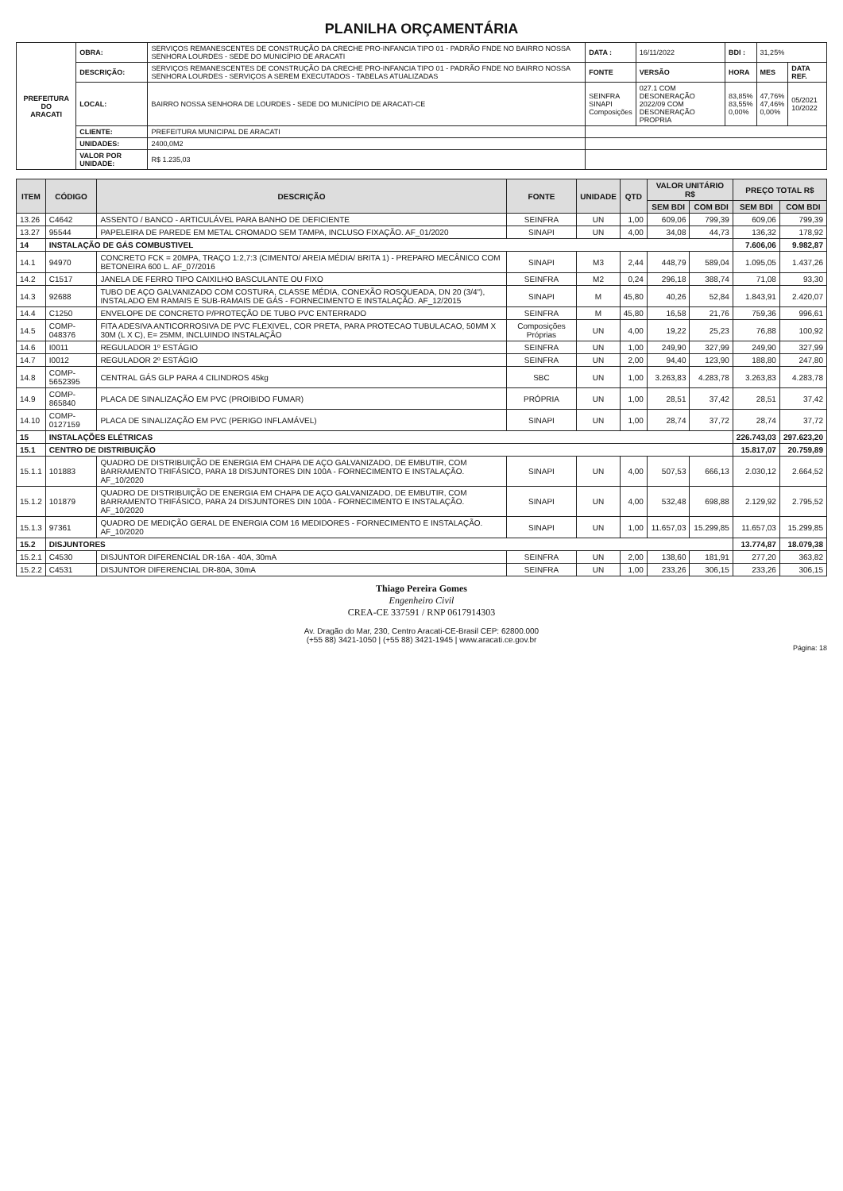PLANILHA ORÇAMENTÁRIA
| PREFEITURA DO ARACATI | OBRA: | SERVIÇOS REMANESCENTES DE CONSTRUÇÃO DA CRECHE PRO-INFANCIA TIPO 01 - PADRÃO FNDE NO BAIRRO NOSSA SENHORA LOURDES - SEDE DO MUNICÍPIO DE ARACATI | DATA : | 16/11/2022 | BDI : | 31,25% | |
| | DESCRIÇÃO: | SERVIÇOS REMANESCENTES DE CONSTRUÇÃO DA CRECHE PRO-INFANCIA TIPO 01 - PADRÃO FNDE NO BAIRRO NOSSA SENHORA LOURDES - SERVIÇOS A SEREM EXECUTADOS - TABELAS ATUALIZADAS | FONTE | VERSÃO | HORA | MES | DATA REF. |
| | LOCAL: | BAIRRO NOSSA SENHORA DE LOURDES - SEDE DO MUNICÍPIO DE ARACATI-CE | SEINFRA SINAPI Composições | 027.1 COM DESONERAÇÃO 2022/09 COM DESONERAÇÃO PROPRIA | 83,85% 83,55% 0,00% | 47,76% 47,46% 0,00% | 05/2021 10/2022 |
| | CLIENTE: | PREFEITURA MUNICIPAL DE ARACATI | | | | | |
| | UNIDADES: | 2400,0M2 | | | | | |
| | VALOR POR UNIDADE: | R$ 1.235,03 | | | | | |
| ITEM | CÓDIGO | DESCRIÇÃO | FONTE | UNIDADE | QTD | VALOR UNITÁRIO R$ | | PREÇO TOTAL R$ | |
| --- | --- | --- | --- | --- | --- | --- | --- | --- | --- |
| | | | | | | SEM BDI | COM BDI | SEM BDI | COM BDI |
| 13.26 | C4642 | ASSENTO / BANCO - ARTICULÁVEL PARA BANHO DE DEFICIENTE | SEINFRA | UN | 1,00 | 609,06 | 799,39 | 609,06 | 799,39 |
| 13.27 | 95544 | PAPELEIRA DE PAREDE EM METAL CROMADO SEM TAMPA, INCLUSO FIXAÇÃO. AF_01/2020 | SINAPI | UN | 4,00 | 34,08 | 44,73 | 136,32 | 178,92 |
| 14 | INSTALAÇÃO DE GÁS COMBUSTIVEL | | | | | | | 7.606,06 | 9.982,87 |
| 14.1 | 94970 | CONCRETO FCK = 20MPA, TRAÇO 1:2,7:3 (CIMENTO/ AREIA MÉDIA/ BRITA 1) - PREPARO MECÂNICO COM BETONEIRA 600 L. AF_07/2016 | SINAPI | M3 | 2,44 | 448,79 | 589,04 | 1.095,05 | 1.437,26 |
| 14.2 | C1517 | JANELA DE FERRO TIPO CAIXILHO BASCULANTE OU FIXO | SEINFRA | M2 | 0,24 | 296,18 | 388,74 | 71,08 | 93,30 |
| 14.3 | 92688 | TUBO DE AÇO GALVANIZADO COM COSTURA, CLASSE MÉDIA, CONEXÃO ROSQUEADA, DN 20 (3/4"), INSTALADO EM RAMAIS E SUB-RAMAIS DE GÁS - FORNECIMENTO E INSTALAÇÃO. AF_12/2015 | SINAPI | M | 45,80 | 40,26 | 52,84 | 1.843,91 | 2.420,07 |
| 14.4 | C1250 | ENVELOPE DE CONCRETO P/PROTEÇÃO DE TUBO PVC ENTERRADO | SEINFRA | M | 45,80 | 16,58 | 21,76 | 759,36 | 996,61 |
| 14.5 | COMP-048376 | FITA ADESIVA ANTICORROSIVA DE PVC FLEXIVEL, COR PRETA, PARA PROTECAO TUBULACAO, 50MM X 30M (L X C), E= 25MM, INCLUINDO INSTALAÇÃO | Composições Próprias | UN | 4,00 | 19,22 | 25,23 | 76,88 | 100,92 |
| 14.6 | I0011 | REGULADOR 1º ESTÁGIO | SEINFRA | UN | 1,00 | 249,90 | 327,99 | 249,90 | 327,99 |
| 14.7 | I0012 | REGULADOR 2º ESTÁGIO | SEINFRA | UN | 2,00 | 94,40 | 123,90 | 188,80 | 247,80 |
| 14.8 | COMP-5652395 | CENTRAL GÁS GLP PARA 4 CILINDROS 45kg | SBC | UN | 1,00 | 3.263,83 | 4.283,78 | 3.263,83 | 4.283,78 |
| 14.9 | COMP-865840 | PLACA DE SINALIZAÇÃO EM PVC (PROIBIDO FUMAR) | PRÓPRIA | UN | 1,00 | 28,51 | 37,42 | 28,51 | 37,42 |
| 14.10 | COMP-0127159 | PLACA DE SINALIZAÇÃO EM PVC (PERIGO INFLAMÁVEL) | SINAPI | UN | 1,00 | 28,74 | 37,72 | 28,74 | 37,72 |
| 15 | INSTALAÇÕES ELÉTRICAS | | | | | | | 226.743,03 | 297.623,20 |
| 15.1 | CENTRO DE DISTRIBUIÇÃO | | | | | | | 15.817,07 | 20.759,89 |
| 15.1.1 | 101883 | QUADRO DE DISTRIBUIÇÃO DE ENERGIA EM CHAPA DE AÇO GALVANIZADO, DE EMBUTIR, COM BARRAMENTO TRIFÁSICO, PARA 18 DISJUNTORES DIN 100A - FORNECIMENTO E INSTALAÇÃO. AF_10/2020 | SINAPI | UN | 4,00 | 507,53 | 666,13 | 2.030,12 | 2.664,52 |
| 15.1.2 | 101879 | QUADRO DE DISTRIBUIÇÃO DE ENERGIA EM CHAPA DE AÇO GALVANIZADO, DE EMBUTIR, COM BARRAMENTO TRIFÁSICO, PARA 24 DISJUNTORES DIN 100A - FORNECIMENTO E INSTALAÇÃO. AF_10/2020 | SINAPI | UN | 4,00 | 532,48 | 698,88 | 2.129,92 | 2.795,52 |
| 15.1.3 | 97361 | QUADRO DE MEDIÇÃO GERAL DE ENERGIA COM 16 MEDIDORES - FORNECIMENTO E INSTALAÇÃO. AF_10/2020 | SINAPI | UN | 1,00 | 11.657,03 | 15.299,85 | 11.657,03 | 15.299,85 |
| 15.2 | DISJUNTORES | | | | | | | 13.774,87 | 18.079,38 |
| 15.2.1 | C4530 | DISJUNTOR DIFERENCIAL DR-16A - 40A, 30mA | SEINFRA | UN | 2,00 | 138,60 | 181,91 | 277,20 | 363,82 |
| 15.2.2 | C4531 | DISJUNTOR DIFERENCIAL DR-80A, 30mA | SEINFRA | UN | 1,00 | 233,26 | 306,15 | 233,26 | 306,15 |
Thiago Pereira Gomes
Engenheiro Civil
CREA-CE 337591 / RNP 0617914303
Av. Dragão do Mar, 230, Centro Aracati-CE-Brasil CEP: 62800.000
(+55 88) 3421-1050 | (+55 88) 3421-1945 | www.aracati.ce.gov.br
Página: 18